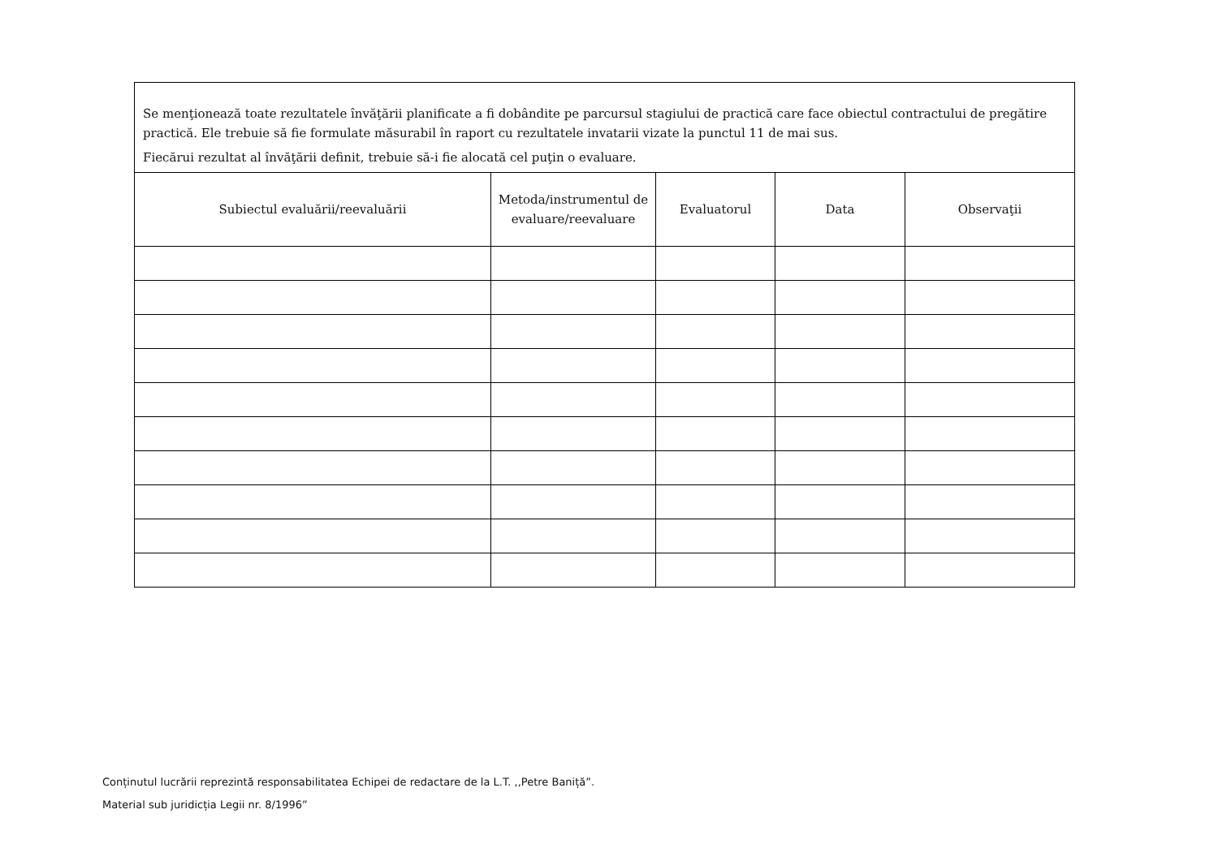Se menţionează toate rezultatele învăţării planificate a fi dobândite pe parcursul stagiului de practică care face obiectul contractului de pregătire practică. Ele trebuie să fie formulate măsurabil în raport cu rezultatele invatarii vizate la punctul 11 de mai sus.
Fiecărui rezultat al învăţării definit, trebuie să-i fie alocată cel puţin o evaluare.
| Subiectul evaluării/reevaluării | Metoda/instrumentul de evaluare/reevaluare | Evaluatorul | Data | Observaţii |
| --- | --- | --- | --- | --- |
Conținutul lucrării reprezintă responsabilitatea Echipei de redactare de la L.T. ,,Petre Baniță”.
Material sub juridicția Legii nr. 8/1996”